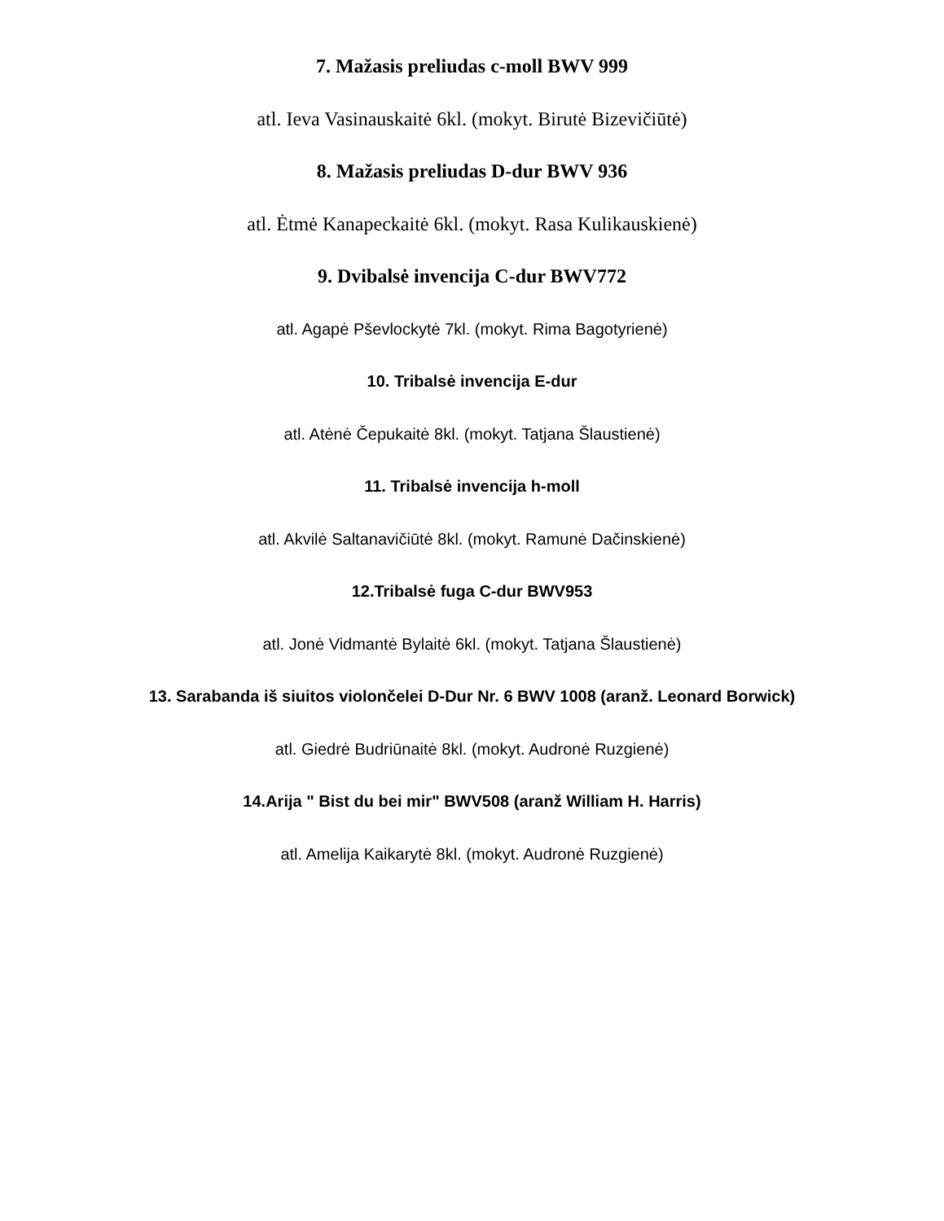7. Mažasis preliudas c-moll BWV 999
atl. Ieva Vasinauskaitė 6kl. (mokyt. Birutė Bizevičiūtė)
8. Mažasis preliudas D-dur BWV 936
atl. Ėtmė Kanapeckaitė 6kl. (mokyt. Rasa Kulikauskienė)
9. Dvibalsė invencija C-dur BWV772
atl. Agapė Pševlockytė 7kl. (mokyt. Rima Bagotyrienė)
10. Tribalsė invencija E-dur
atl. Atėnė Čepukaitė 8kl. (mokyt. Tatjana Šlaustienė)
11. Tribalsė invencija h-moll
atl. Akvilė Saltanavičiūtė 8kl. (mokyt. Ramunė Dačinskienė)
12.Tribalsė fuga C-dur BWV953
atl. Jonė Vidmantė Bylaitė 6kl. (mokyt. Tatjana Šlaustienė)
13. Sarabanda iš siuitos violončelei D-Dur Nr. 6 BWV 1008 (aranž. Leonard Borwick)
atl. Giedrė Budriūnaitė 8kl. (mokyt. Audronė Ruzgienė)
14.Arija " Bist du bei mir" BWV508 (aranž William H. Harris)
atl. Amelija Kaikarytė 8kl. (mokyt. Audronė Ruzgienė)